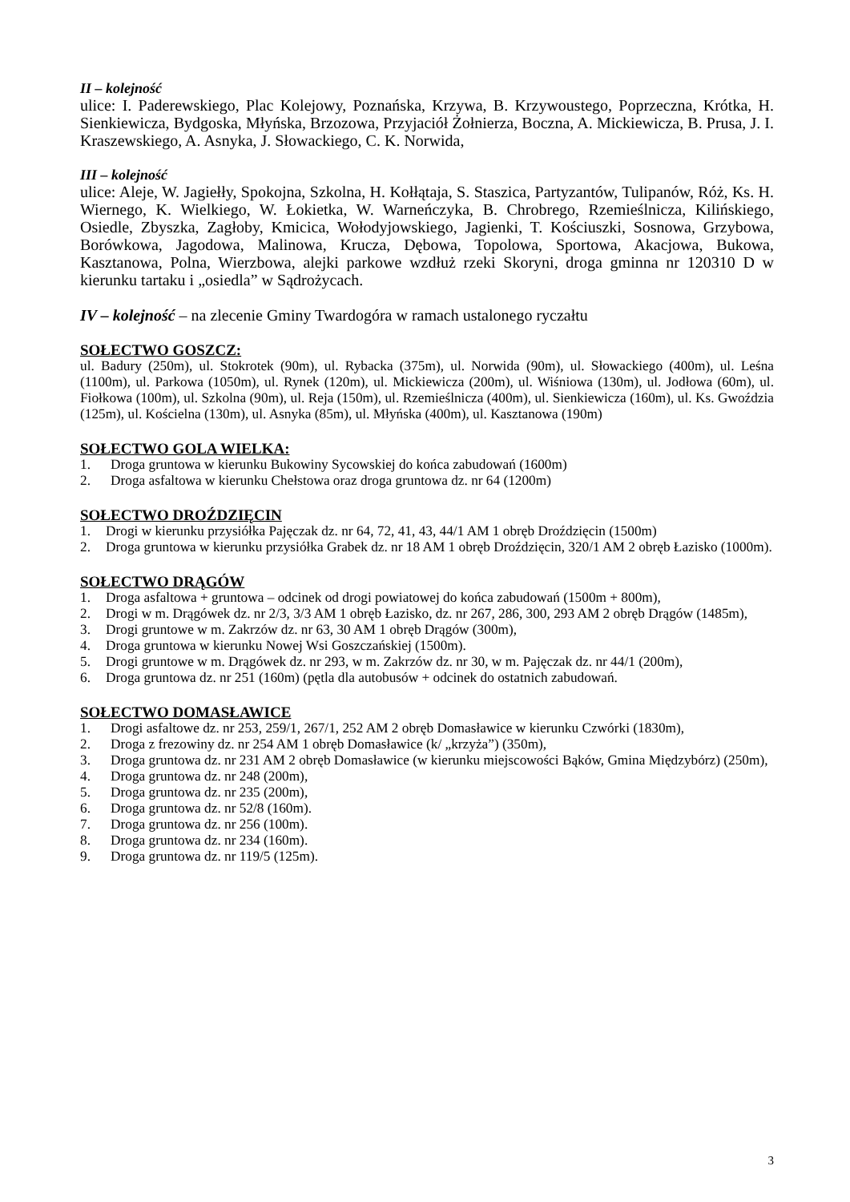II – kolejność
ulice: I. Paderewskiego, Plac Kolejowy, Poznańska, Krzywa, B. Krzywoustego, Poprzeczna, Krótka, H. Sienkiewicza, Bydgoska, Młyńska, Brzozowa, Przyjaciół Żołnierza, Boczna, A. Mickiewicza, B. Prusa, J. I. Kraszewskiego, A. Asnyka, J. Słowackiego, C. K. Norwida,
III – kolejność
ulice: Aleje, W. Jagiełły, Spokojna, Szkolna, H. Kołłątaja, S. Staszica, Partyzantów, Tulipanów, Róż, Ks. H. Wiernego, K. Wielkiego, W. Łokietka, W. Warneńczyka, B. Chrobrego, Rzemieślnicza, Kilińskiego, Osiedle, Zbyszka, Zagłoby, Kmicica, Wołodyjowskiego, Jagienki, T. Kościuszki, Sosnowa, Grzybowa, Borówkowa, Jagodowa, Malinowa, Krucza, Dębowa, Topolowa, Sportowa, Akacjowa, Bukowa, Kasztanowa, Polna, Wierzbowa, alejki parkowe wzdłuż rzeki Skoryni, droga gminna nr 120310 D w kierunku tartaku i „osiedla” w Sądrożycach.
IV – kolejność – na zlecenie Gminy Twardogóra w ramach ustalonego ryczałtu
SOŁECTWO GOSZCZ:
ul. Badury (250m), ul. Stokrotek (90m), ul. Rybacka (375m), ul. Norwida (90m), ul. Słowackiego (400m), ul. Leśna (1100m), ul. Parkowa (1050m), ul. Rynek (120m), ul. Mickiewicza (200m), ul. Wiśniowa (130m), ul. Jodłowa (60m), ul. Fiołkowa (100m), ul. Szkolna (90m), ul. Reja (150m), ul. Rzemieślnicza (400m), ul. Sienkiewicza (160m), ul. Ks. Gwoździa (125m), ul. Kościelna (130m), ul. Asnyka (85m), ul. Młyńska (400m), ul. Kasztanowa (190m)
SOŁECTWO GOLA WIELKA:
1. Droga gruntowa w kierunku Bukowiny Sycowskiej do końca zabudowań (1600m)
2. Droga asfaltowa w kierunku Chełstowa oraz droga gruntowa dz. nr 64 (1200m)
SOŁECTWO DROŹDZIĘCIN
1. Drogi w kierunku przysiółka Pajęczak dz. nr 64, 72, 41, 43, 44/1 AM 1 obręb Droździęcin (1500m)
2. Droga gruntowa w kierunku przysiółka Grabek dz. nr 18 AM 1 obręb Droździęcin, 320/1 AM 2 obręb Łazisko (1000m).
SOŁECTWO DRĄGÓW
1. Droga asfaltowa + gruntowa – odcinek od drogi powiatowej do końca zabudowań (1500m + 800m),
2. Drogi w m. Drągówek dz. nr 2/3, 3/3 AM 1 obręb Łazisko, dz. nr 267, 286, 300, 293 AM 2 obręb Drągów (1485m),
3. Drogi gruntowe w m. Zakrzów dz. nr 63, 30 AM 1 obręb Drągów (300m),
4. Droga gruntowa w kierunku Nowej Wsi Goszczańskiej (1500m).
5. Drogi gruntowe w m. Drągówek dz. nr 293, w m. Zakrzów dz. nr 30, w m. Pajęczak dz. nr 44/1 (200m),
6. Droga gruntowa dz. nr 251 (160m) (pętla dla autobusów + odcinek do ostatnich zabudowań.
SOŁECTWO DOMASŁAWICE
1. Drogi asfaltowe dz. nr 253, 259/1, 267/1, 252 AM 2 obręb Domasławice w kierunku Czwórki (1830m),
2. Droga z frezowiny dz. nr 254 AM 1 obręb Domasławice (k/ „krzyża”) (350m),
3. Droga gruntowa dz. nr 231 AM 2 obręb Domasławice (w kierunku miejscowości Bąków, Gmina Międzybórz) (250m),
4. Droga gruntowa dz. nr 248 (200m),
5. Droga gruntowa dz. nr 235 (200m),
6. Droga gruntowa dz. nr 52/8 (160m).
7. Droga gruntowa dz. nr 256 (100m).
8. Droga gruntowa dz. nr 234 (160m).
9. Droga gruntowa dz. nr 119/5 (125m).
3